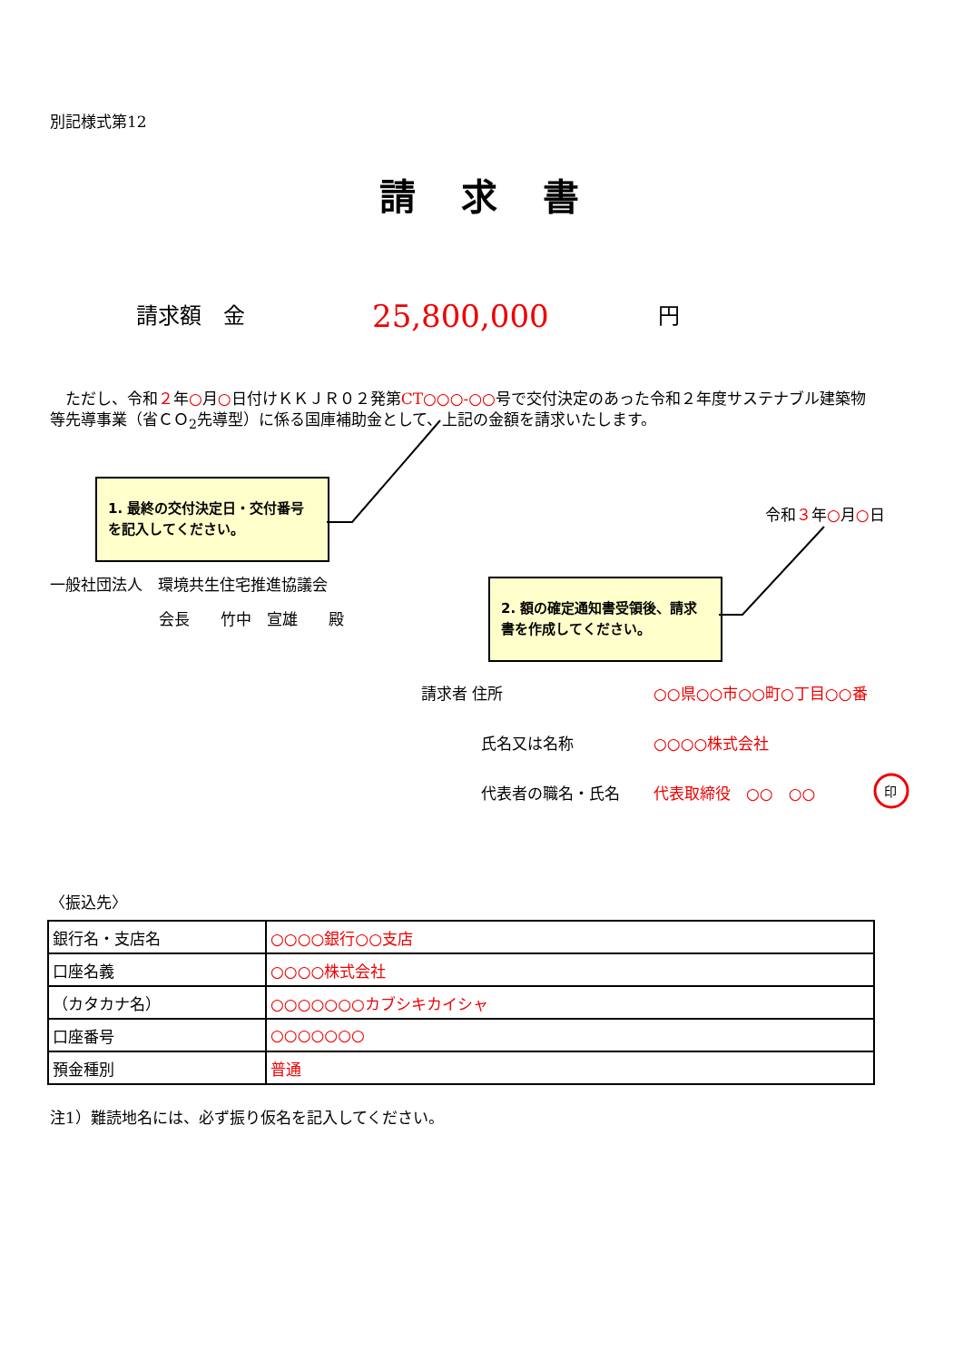別記様式第12
請求書
請求額　金 25,800,000 円
　ただし、令和２年○月○日付けＫＫＪＲ０２発第CT○○○-○○号で交付決定のあった令和２年度サステナブル建築物等先導事業（省ＣＯ<sub>2</sub>先導型）に係る国庫補助金として、上記の金額を請求いたします。
1. 最終の交付決定日・交付番号を記入してください。
令和３年○月○日
一般社団法人　環境共生住宅推進協議会
会長　　竹中　宣雄　　殿
2. 額の確定通知書受領後、請求書を作成してください。
請求者 住所 ○○県○○市○○町○丁目○○番
氏名又は名称 ○○○○株式会社
代表者の職名・氏名 代表取締役　○○　○○ 印
〈振込先〉
| 銀行名・支店名 | ○○○○銀行○○支店 |
| 口座名義 | ○○○○株式会社 |
| （カタカナ名） | ○○○○○○○カブシキカイシャ |
| 口座番号 | ○○○○○○○ |
| 預金種別 | 普通 |
注1）難読地名には、必ず振り仮名を記入してください。